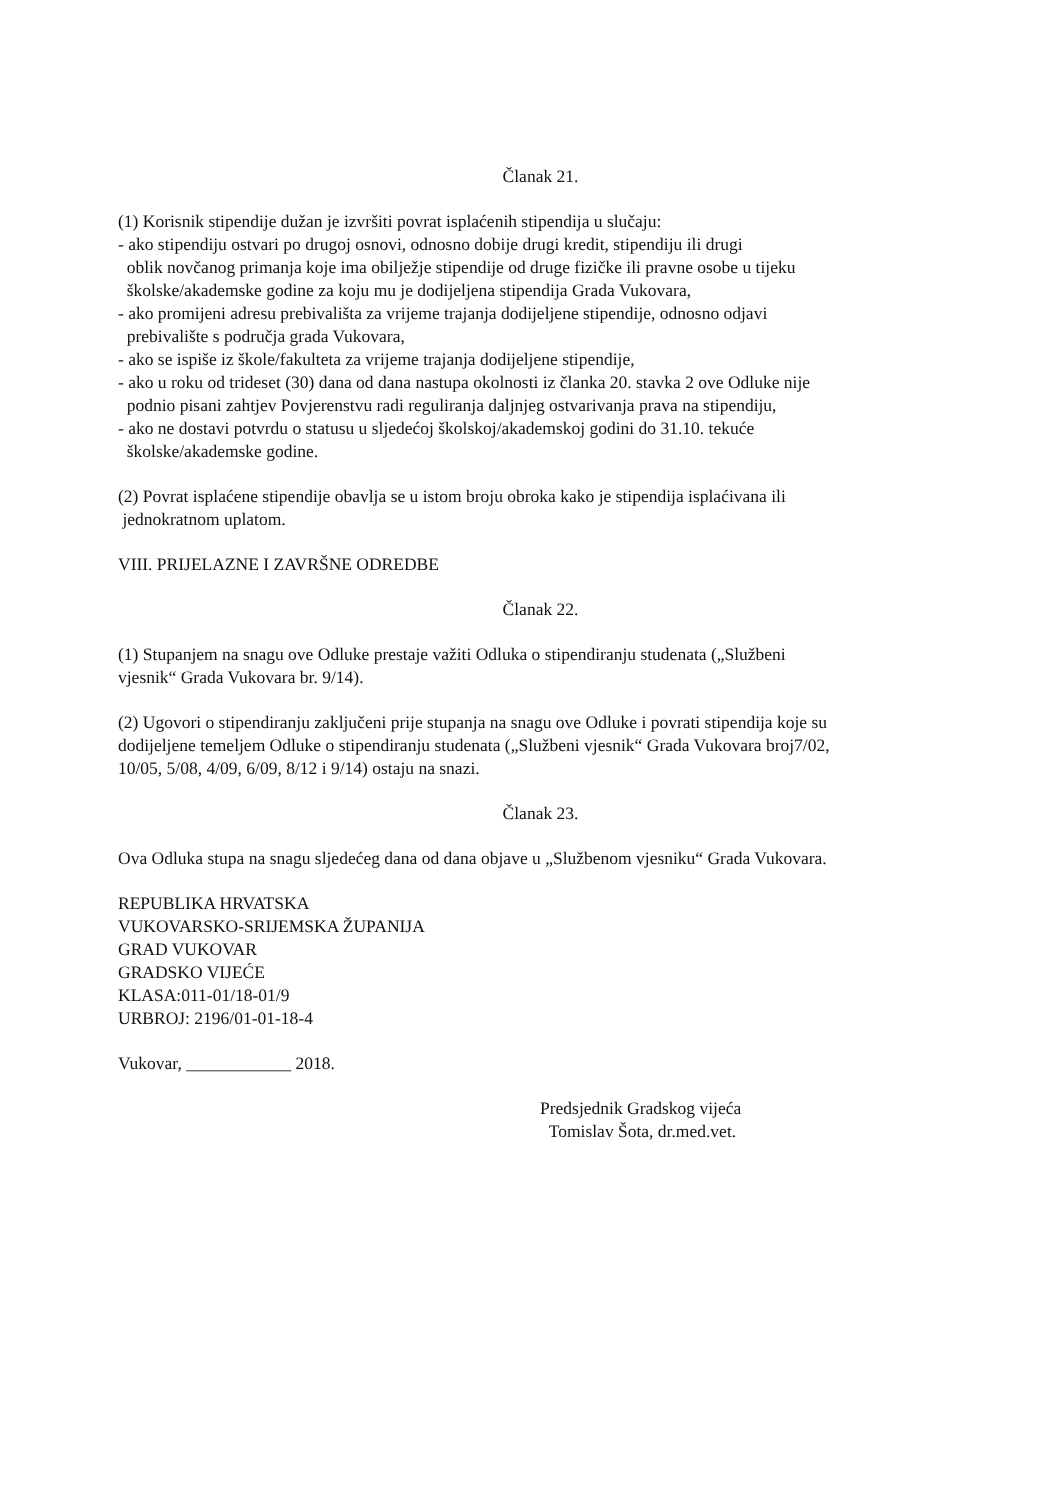Članak 21.
(1) Korisnik stipendije dužan je izvršiti povrat isplaćenih stipendija u slučaju:
- ako stipendiju ostvari po drugoj osnovi, odnosno dobije drugi kredit, stipendiju ili drugi
oblik novčanog primanja koje ima obilježje stipendije od druge fizičke ili pravne osobe u tijeku
školske/akademske godine za koju mu je dodijeljena stipendija Grada Vukovara,
- ako promijeni adresu prebivališta za vrijeme trajanja dodijeljene stipendije, odnosno odjavi
prebivalište s područja grada Vukovara,
- ako se ispiše iz škole/fakulteta za vrijeme trajanja dodijeljene stipendije,
- ako u roku od trideset (30) dana od dana nastupa okolnosti iz članka 20. stavka 2 ove Odluke nije
podnio pisani zahtjev Povjerenstvu radi reguliranja daljnjeg ostvarivanja prava na stipendiju,
- ako ne dostavi potvrdu o statusu u sljedećoj školskoj/akademskoj godini do 31.10. tekuće
školske/akademske godine.
(2) Povrat isplaćene stipendije obavlja se u istom broju obroka kako je stipendija isplaćivana ili
jednokratnom uplatom.
VIII. PRIJELAZNE I ZAVRŠNE ODREDBE
Članak 22.
(1) Stupanjem na snagu ove Odluke prestaje važiti Odluka o stipendiranju studenata („Službeni
vjesnik“ Grada Vukovara br. 9/14).
(2) Ugovori o stipendiranju zaključeni prije stupanja na snagu ove Odluke i povrati stipendija koje su
dodijeljene temeljem Odluke o stipendiranju studenata („Službeni vjesnik“ Grada Vukovara broj7/02,
10/05, 5/08, 4/09, 6/09, 8/12 i 9/14) ostaju na snazi.
Članak 23.
Ova Odluka stupa na snagu sljedećeg dana od dana objave u „Službenom vjesniku“ Grada Vukovara.
REPUBLIKA HRVATSKA
VUKOVARSKO-SRIJEMSKA ŽUPANIJA
GRAD VUKOVAR
GRADSKO VIJEĆE
KLASA:011-01/18-01/9
URBROJ: 2196/01-01-18-4
Vukovar, ____________ 2018.
Predsjednik Gradskog vijeća
Tomislav Šota, dr.med.vet.